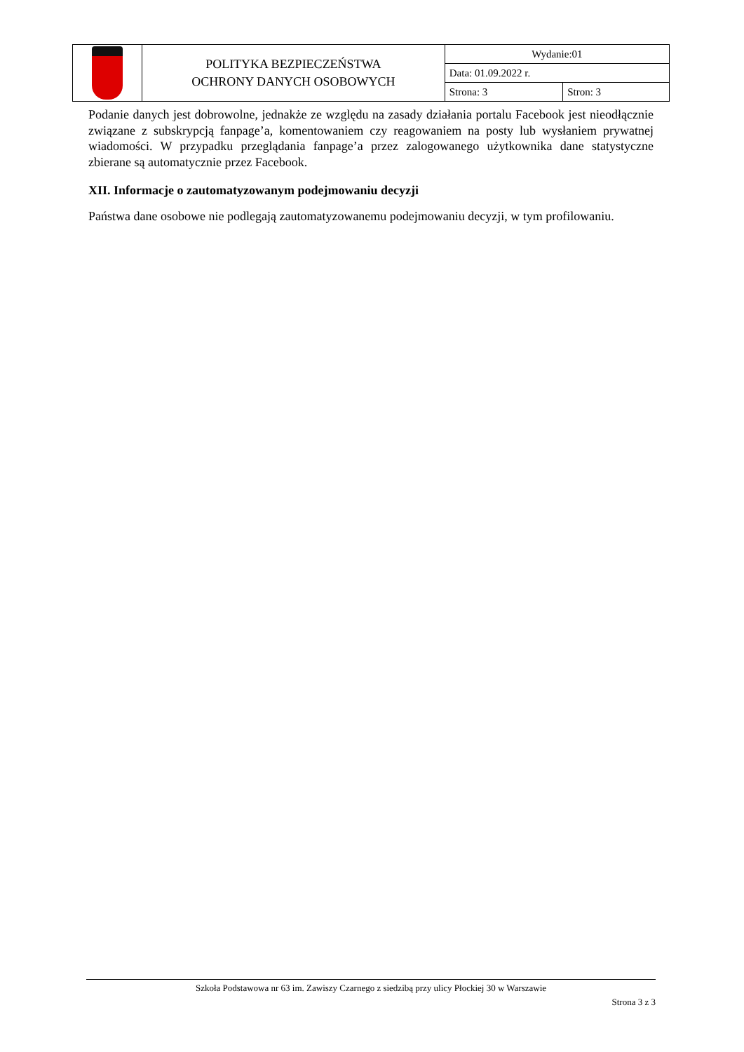| | POLITYKA BEZPIECZEŃSTWA OCHRONY DANYCH OSOBOWYCH | Wydanie:01 | |
| | | Data: 01.09.2022 r. | |
| | | Strona: 3 | Stron: 3 |
Podanie danych jest dobrowolne, jednakże ze względu na zasady działania portalu Facebook jest nieodłącznie związane z subskrypcją fanpage’a, komentowaniem czy reagowaniem na posty lub wysłaniem prywatnej wiadomości. W przypadku przeglądania fanpage’a przez zalogowanego użytkownika dane statystyczne zbierane są automatycznie przez Facebook.
XII. Informacje o zautomatyzowanym podejmowaniu decyzji
Państwa dane osobowe nie podlegają zautomatyzowanemu podejmowaniu decyzji, w tym profilowaniu.
Szkoła Podstawowa nr 63 im. Zawiszy Czarnego z siedzibą przy ulicy Płockiej 30 w Warszawie
Strona 3 z 3